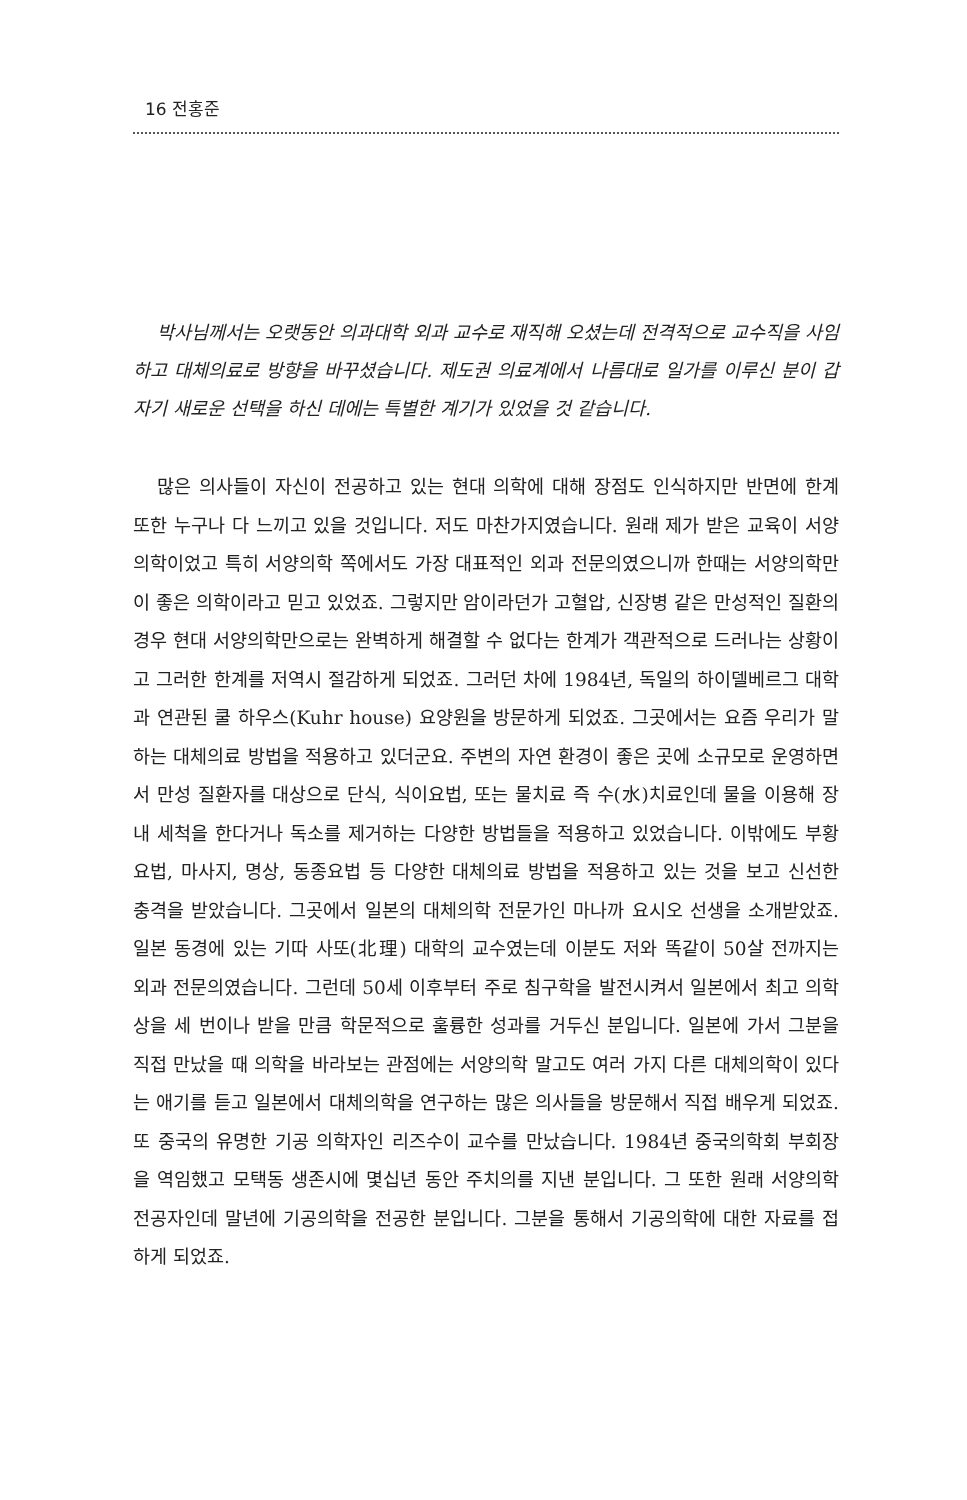16 전홍준
박사님께서는 오랫동안 의과대학 외과 교수로 재직해 오셨는데 전격적으로 교수직을 사임하고 대체의료로 방향을 바꾸셨습니다. 제도권 의료계에서 나름대로 일가를 이루신 분이 갑자기 새로운 선택을 하신 데에는 특별한 계기가 있었을 것 같습니다.
많은 의사들이 자신이 전공하고 있는 현대 의학에 대해 장점도 인식하지만 반면에 한계 또한 누구나 다 느끼고 있을 것입니다. 저도 마찬가지였습니다. 원래 제가 받은 교육이 서양의학이었고 특히 서양의학 쪽에서도 가장 대표적인 외과 전문의였으니까 한때는 서양의학만이 좋은 의학이라고 믿고 있었죠. 그렇지만 암이라던가 고혈압, 신장병 같은 만성적인 질환의 경우 현대 서양의학만으로는 완벽하게 해결할 수 없다는 한계가 객관적으로 드러나는 상황이고 그러한 한계를 저역시 절감하게 되었죠. 그러던 차에 1984년, 독일의 하이델베르그 대학과 연관된 쿨 하우스(Kuhr house) 요양원을 방문하게 되었죠. 그곳에서는 요즘 우리가 말하는 대체의료 방법을 적용하고 있더군요. 주변의 자연 환경이 좋은 곳에 소규모로 운영하면서 만성 질환자를 대상으로 단식, 식이요법, 또는 물치료 즉 수(水)치료인데 물을 이용해 장내 세척을 한다거나 독소를 제거하는 다양한 방법들을 적용하고 있었습니다. 이밖에도 부황요법, 마사지, 명상, 동종요법 등 다양한 대체의료 방법을 적용하고 있는 것을 보고 신선한 충격을 받았습니다. 그곳에서 일본의 대체의학 전문가인 마나까 요시오 선생을 소개받았죠. 일본 동경에 있는 기따 사또(北理) 대학의 교수였는데 이분도 저와 똑같이 50살 전까지는 외과 전문의였습니다. 그런데 50세 이후부터 주로 침구학을 발전시켜서 일본에서 최고 의학상을 세 번이나 받을 만큼 학문적으로 훌륭한 성과를 거두신 분입니다. 일본에 가서 그분을 직접 만났을 때 의학을 바라보는 관점에는 서양의학 말고도 여러 가지 다른 대체의학이 있다는 애기를 듣고 일본에서 대체의학을 연구하는 많은 의사들을 방문해서 직접 배우게 되었죠. 또 중국의 유명한 기공 의학자인 리즈수이 교수를 만났습니다. 1984년 중국의학회 부회장을 역임했고 모택동 생존시에 몇십년 동안 주치의를 지낸 분입니다. 그 또한 원래 서양의학 전공자인데 말년에 기공의학을 전공한 분입니다. 그분을 통해서 기공의학에 대한 자료를 접하게 되었죠.